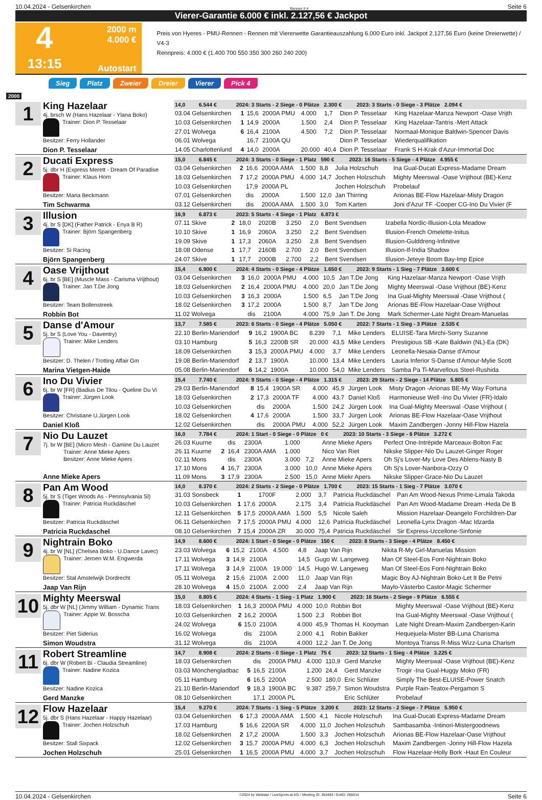10.04.2024 - Gelsenkirchen Rennen # 4 Seite 6
Vierer-Garantie 6.000 € inkl. 2.127,56 € Jackpot
4
2000 m
4.000 €
13:15
Autostart
Preis von Hyeres - PMU-Rennen - Rennen mit Viererwette Garantieauszahlung 6.000 Euro inkl. Jackpot 2.127,56 Euro (keine Dreierwette) / V4-3
Rennpreis: 4.000 € (1.400 700 550 350 300 260 240 200)
Sieg Platz Zweier Dreier Vierer Pick 4
2000
| 1 King Hazelaar 4j. brsch W (Hans Hazelaar - Ylana Boko) Trainer: Dion P. Tesselaar Besitzer: Ferry Hollander Dion P. Tesselaar | 14,0 6.544 € 2024: 3 Starts - 2 Siege - 0 Plätze 2.300 € 2023: 3 Starts - 0 Siege - 3 Plätze 2.094 € | | | | | | | |
| | 03.04 Gelsenkirchen | 1 | 15,6 | 2000A PMU | 4.000 | 1,7 | Dion P. Tesselaar | King Hazelaar-Manza Newport -Oase Vrijth |
| | 10.03 Gelsenkirchen | 1 | 14,9 | 2000A | 1.500 | 2,4 | Dion P. Tesselaar | King Hazelaar-Tantris -Mert Attack |
| | 27.01 Wolvega | 6 | 16,4 | 2100A | 4.500 | 7,2 | Dion P. Tesselaar | Normaal-Monique Baldwin-Spencer Davis |
| | 06.01 Wolvega | | 16,7 | 2100A QU | | | Dion P. Tesselaar | Wiederqualifikation |
| | 14.05 Charlottenlund | 4 | 14,0 | 2000A | 20.000 | 40,4 | Dion P. Tesselaar | Frank S H-Krak d'Azur-Immortal Doc |
| 2 Ducati Express 5j. dbr H (Express Merett - Dream Of Paradise Trainer: Klaus Horn Besitzer: Maria Beckmann Tim Schwarma | 15,0 6.845 € 2024: 3 Starts - 0 Siege - 1 Platz 590 € 2023: 16 Starts - 5 Siege - 4 Plätze 4.955 € | | | | | | | |
| | 03.04 Gelsenkirchen | 2 | 16,6 | 2000A AMA | 1.500 | 8,8 | Julia Holzschuh | Ina Gual-Ducati Express-Madame Dream |
| | 18.03 Gelsenkirchen | 7 | 17,2 | 2000A PMU | 4.000 | 14,7 | Jochen Holzschuh | Mighty Meerswal -Oase Vrijthout (BE)-Kenz |
| | 10.03 Gelsenkirchen | | 17,9 | 2000A PL | | | Jochen Holzschuh | Probelauf |
| | 07.01 Gelsenkirchen | | dis | 2000A | 1.500 | 12,0 | Jan Thirring | Arionas BE-Flow Hazelaar-Misty Dragon |
| | 03.12 Gelsenkirchen | | dis | 2000A AMA | 1.500 | 3,0 | Tom Karten | Joni d'Azur TF -Cooper CG-Ino Du Vivier (F |
| 3 Illusion 4j. br S [DK] (Father Patrick - Enya B R) Trainer: Björn Spangenberg Besitzer: Si Racing Björn Spangenberg | 16,9 6.873 € 2023: 5 Starts - 4 Siege - 1 Platz 6.873 € | | | | | | | |
| | 07.11 Skive | 2 | 18,0 | 2020B | 3.250 | 2,0 | Bent Svendsen | Izabella Nordic-Illusion-Lola Meadow |
| | 10.10 Skive | 1 | 16,9 | 2060A | 3.250 | 2,2 | Bent Svendsen | Illusion-French Omelette-Initus |
| | 19.09 Skive | 1 | 17,3 | 2060A | 3.250 | 2,8 | Bent Svendsen | Illusion-Gulddreng-Infinitive |
| | 18.08 Odense | 1 | 17,7 | 2160B | 2.700 | 2,0 | Bent Svendsen | Illusion-If-India Shadow |
| | 24.07 Skive | 1 | 17,7 | 2000B | 2.700 | 2,2 | Bent Svendsen | Illusion-Jeteye Boom Bay-Imp Epice |
| 4 Oase Vrijthout 6j. br S [BE] (Muscle Mass - Carisma Vrijthout) Trainer: Jan T.De Jong Besitzer: Team Bollenstreek Robbin Bot | 15,4 6.900 € 2024: 4 Starts - 0 Siege - 4 Plätze 1.650 € 2023: 9 Starts - 1 Sieg - 7 Plätze 3.600 € | | | | | | | |
| | 03.04 Gelsenkirchen | 3 | 16,0 | 2000A PMU | 4.000 | 10,5 | Jan T.De Jong | King Hazelaar-Manza Newport -Oase Vrijth |
| | 18.03 Gelsenkirchen | 2 | 16,4 | 2000A PMU | 4.000 | 20,0 | Jan T.De Jong | Mighty Meerswal -Oase Vrijthout (BE)-Kenz |
| | 10.03 Gelsenkirchen | 3 | 16,3 | 2000A | 1.500 | 6,5 | Jan T.De Jong | Ina Gual-Mighty Meerswal -Oase Vrijthout ( |
| | 18.02 Gelsenkirchen | 3 | 17,2 | 2000A | 1.500 | 8,7 | Jan T.De Jong | Arionas BE-Flow Hazelaar-Oase Vrijthout |
| | 11.02 Wolvega | | dis | 2100A | 4.000 | 75,9 | Jan T. De Jong | Mark Schermer-Late Night Dream-Manuelas |
| 5 Danse d'Amour 5j. br S (Love You - Daventry) Trainer: Mike Lenders Besitzer: D. Thelen / Trotting Affair Gm Marina Vietgen-Haide | 13,7 7.585 € 2023: 6 Starts - 0 Siege - 4 Plätze 5.050 € 2022: 7 Starts - 1 Sieg - 3 Plätze 2.535 € | | | | | | | |
| | 22.10 Berlin-Mariendorf | 9 | 16,2 | 1900A BC | 8.239 | 7,1 | Mike Lenders | ELUISE-Tara Mirchi-Sorry Suzanne |
| | 03.10 Hamburg | 5 | 16,3 | 2200B SR | 20.000 | 43,5 | Mike Lenders | Prestigious SB -Kate Baldwin (NL)-Ea (DK) |
| | 18.09 Gelsenkirchen | 3 | 15,3 | 2000A PMU | 4.000 | 3,7 | Mike Lenders | Leonella-Nesaia-Danse d'Amour |
| | 19.08 Berlin-Mariendorf | 2 | 13,7 | 1900A | 10.000 | 13,4 | Mike Lenders | Lauria Inferior S-Danse d'Amour-Mylie Scott |
| | 05.08 Berlin-Mariendorf | 6 | 14,2 | 1900A | 10.000 | 54,0 | Mike Lenders | Samba Pa Ti-Marvellous Steel-Rushida |
| 6 Ino Du Vivier 6j. br W [FR] (Badius De Tilou - Queline Du Vi Trainer: Jürgen Look Besitzer: Christiane U.Jürgen Look Daniel Kloß | 15,4 7.740 € 2024: 9 Starts - 0 Siege - 4 Plätze 1.315 € 2023: 29 Starts - 2 Siege - 14 Plätze 5.805 € | | | | | | | |
| | 29.03 Berlin-Mariendorf | 8 | 15,4 | 1900A SR | 4.000 | 45,9 | Jürgen Look | Misty Dragon -Arionas BE-My Way Fortuna |
| | 18.03 Gelsenkirchen | 2 | 17,3 | 2000A TF | 4.000 | 43,7 | Daniel Kloß | Harmonieuse Well -Ino Du Vivier (FR)-Idalo |
| | 10.03 Gelsenkirchen | | dis | 2000A | 1.500 | 24,2 | Jürgen Look | Ina Gual-Mighty Meerswal -Oase Vrijthout ( |
| | 18.02 Gelsenkirchen | 4 | 17,6 | 2000A | 1.500 | 33,7 | Jürgen Look | Arionas BE-Flow Hazelaar-Oase Vrijthout |
| | 12.02 Gelsenkirchen | | dis | 2000A PMU | 4.000 | 52,2 | Jürgen Look | Maxim Zandbergen -Jonny Hill-Flow Hazela |
| 7 Nio Du Lauzet 7j. br W [BE] (Micro Mesh - Gamine Du Lauzet Trainer: Anne Mieke Apers Besitzer: Anne Mieke Apers Anne Mieke Apers | 16,0 7.784 € 2024: 1 Start - 0 Siege - 0 Plätze 0 € 2023: 10 Starts - 3 Siege - 6 Plätze 3.272 € | | | | | | | |
| | 26.03 Kuurne | | dis | 2300A | 1.000 | | Anne Mieke Apers | Perfect One-Intrépide Marceaux-Bolton Fac |
| | 26.11 Kuurne | 2 | 16,4 | 2300A AMA | 1.000 | | Nico Van Riet | Nikske Slipper-Nio Du Lauzet-Ginger Roger |
| | 02.11 Mons | | dis | 2300A | 3.000 | 7,2 | Anne Mieke Apers | Oh Sj's Lover-My Love Des Ablens-Nasty B |
| | 17.10 Mons | 4 | 16,7 | 2300A | 3.000 | 10,0 | Anne Mieke Apers | Oh Sj's Lover-Nanbora-Ozzy O |
| | 11.09 Mons | 3 | 17,9 | 2300A | 2.500 | 15,0 | Anne Miekr Apers | Nikske Slipper-Grace-Nio Du Lauzet |
| 8 Pan Am Wood 5j. br S (Tiger Woods As - Pennsylvania Sl) Trainer: Patricia Ruckdäschel Besitzer: Patricia Ruckdäschel Patricia Ruckdaschel | 14,0 8.370 € 2024: 2 Starts - 2 Siege - 0 Plätze 1.700 € 2023: 15 Starts - 1 Sieg - 7 Plätze 3.070 € | | | | | | | |
| | 31.03 Sonsbeck | 1 | | 1700F | 2.000 | 3,7 | Patricia Ruckdäschel | Pan Am Wood-Nexus Prime-Limala Takoda |
| | 10.03 Gelsenkirchen | 1 | 17,6 | 2000A | 2.175 | 3,4 | Patricia Ruckdäschel | Pan Am Wood-Madame Dream -Heda De B |
| | 12.11 Gelsenkirchen | 5 | 17,5 | 2000A AMA | 1.500 | 5,5 | Nicole Saleh | Mission Hazelaar-Deangelo Forchildren-Dar |
| | 06.11 Gelsenkirchen | 7 | 17,5 | 2000A PMU | 4.000 | 12,6 | Patricia Ruckdäschel | Leonella-Lynx Dragon -Mac Idzarda |
| | 08.10 Gelsenkirchen | 7 | 15,4 | 2000A ZR | 30.000 | 75,4 | Patricia Ruckdäschel | Sir Express-Uccellone-Sinfonie |
| 9 Nightrain Boko 4j. br W [NL] (Chelsea Boko - U.Dance Lavec) Trainer: Jeroen W.M. Engwerda Besitzer: Stal Amstelwijk Dordrecht Jaap Van Rijn | 14,9 8.600 € 2024: 1 Start - 0 Siege - 0 Plätze 150 € 2023: 8 Starts - 3 Siege - 4 Plätze 8.450 € | | | | | | | |
| | 23.03 Wolvega | 6 | 15,2 | 2100A | 4.500 | 4,8 | Jaap Van Rijn | Nikita R-My Girl-Manuelas Mission |
| | 17.11 Wolvega | 3 | 14,9 | 2100A | | 14,5 | Gugo W. Langeweg | Man Of Steel-Eos Font-Nightrain Boko |
| | 17.11 Wolvega | 3 | 14,9 | 2100A | 19.000 | 14,5 | Hugo W. Langeweg | Man Of Steel-Eos Font-Nightrain Boko |
| | 05.11 Wolvega | 2 | 15,6 | 2100A | 2.000 | 11,0 | Jaap Van Rijn | Magic Boy AJ-Nightrain Boko-Let It Be Petni |
| | 28.10 Wolvega | 4 | 15,0 | 2100A | 2.000 | 2,4 | Jaap Van Rijn | Maylo-Västerbo Castor-Magic Schermer |
| 10 Mighty Meerswal 5j. dbr W [NL] (Jimmy William - Dynamic Trans Trainer: Appie W. Bosscha Besitzer: Piet Siderius Simon Woudstra | 15,0 8.805 € 2024: 4 Starts - 1 Sieg - 1 Platz 1.900 € 2023: 16 Starts - 2 Siege - 9 Plätze 6.555 € | | | | | | | |
| | 18.03 Gelsenkirchen | 1 | 16,3 | 2000A PMU | 4.000 | 10,0 | Robbin Bot | Mighty Meerswal -Oase Vrijthout (BE)-Kenz |
| | 10.03 Gelsenkirchen | 2 | 16,2 | 2000A | 1.500 | 2,3 | Robbin Bot | Ina Gual-Mighty Meerswal -Oase Vrijthout ( |
| | 24.02 Wolvega | 6 | 15,0 | 2100A | 4.000 | 45,9 | Thomas H. Kooyman | Late Night Dream-Maxim Zandbergen-Karin |
| | 16.02 Wolvega | | dis | 2100A | 2.000 | 4,1 | Robin Bakker | Hequejuela-Mister BB-Luna Charisma |
| | 31.12 Wolvega | | dis | 2100A | 4.000 | 12,2 | Jan T. De Jong | Montoya Transs R-Miss Wizz-Luna Charism |
| 11 Robert Streamline 6j. dbr W (Robert Bi - Claudia Streamline) Trainer: Nadine Kozica Besitzer: Nadine Kozica Gerd Manzke | 14,7 8.908 € 2024: 2 Starts - 0 Siege - 1 Platz 75 € 2023: 12 Starts - 1 Sieg - 4 Plätze 3.225 € | | | | | | | |
| | 18.03 Gelsenkirchen | | dis | 2000A PMU | 4.000 | 110,9 | Gerd Manzke | Mighty Meerswal -Oase Vrijthout (BE)-Kenz |
| | 03.03 Mönchengladbac | 5 | 16,5 | 2100A | 1.200 | 24,4 | Gerd Manzke | Trogir -Ina Gual-Huggy Moko (FR) |
| | 05.11 Hamburg | 6 | 16,5 | 2200A | 2.500 | 180,0 | Eric Schlüter | Simply The Best-ELUISE-Power Snatch |
| | 21.10 Berlin-Mariendorf | 9 | 18,3 | 1900A BC | 9.387 | 259,7 | Simon Woudstra | Purple Rain-Teatox-Pergamon S |
| | 08.10 Gelsenkirchen | | 17,1 | 2000A PL | | | Eric Schlüter | Probelauf |
| 12 Flow Hazelaar 5j. dbr S (Hans Hazelaar - Happy Hazelaar) Trainer: Jochen Holzschuh Besitzer: Stall Sixpack Jochen Holzschuh | 15,4 9.270 € 2024: 7 Starts - 1 Sieg - 5 Plätze 3.200 € 2023: 12 Starts - 2 Siege - 7 Plätze 5.950 € | | | | | | | |
| | 03.04 Gelsenkirchen | 6 | 17,3 | 2000A AMA | 1.500 | 4,1 | Nicole Holzschuh | Ina Gual-Ducati Express-Madame Dream |
| | 17.03 Hamburg | 5 | 16,6 | 2200A SR | 4.000 | 11,0 | Jochen Holzschuh | Sambasamba -Intinori-Mistergoodnews |
| | 18.02 Gelsenkirchen | 2 | 17,2 | 2000A | 1.500 | 3,3 | Jochen Holzschuh | Arionas BE-Flow Hazelaar-Oase Vrijthout |
| | 12.02 Gelsenkirchen | 3 | 15,7 | 2000A PMU | 4.000 | 6,3 | Jochen Holzschuh | Maxim Zandbergen -Jonny Hill-Flow Hazela |
| | 25.01 Gelsenkirchen | 1 | 16,5 | 2000A PMU | 4.000 | 3,7 | Jochen Holzschuh | Flow Hazelaar-Holly Bork -Haut En Couleur |
10.04.2024 - Gelsenkirchen ©2024 by Wettstar / LiveSports.at KG / Meeting ID: 354483 / ExtID: 266014 Seite 6